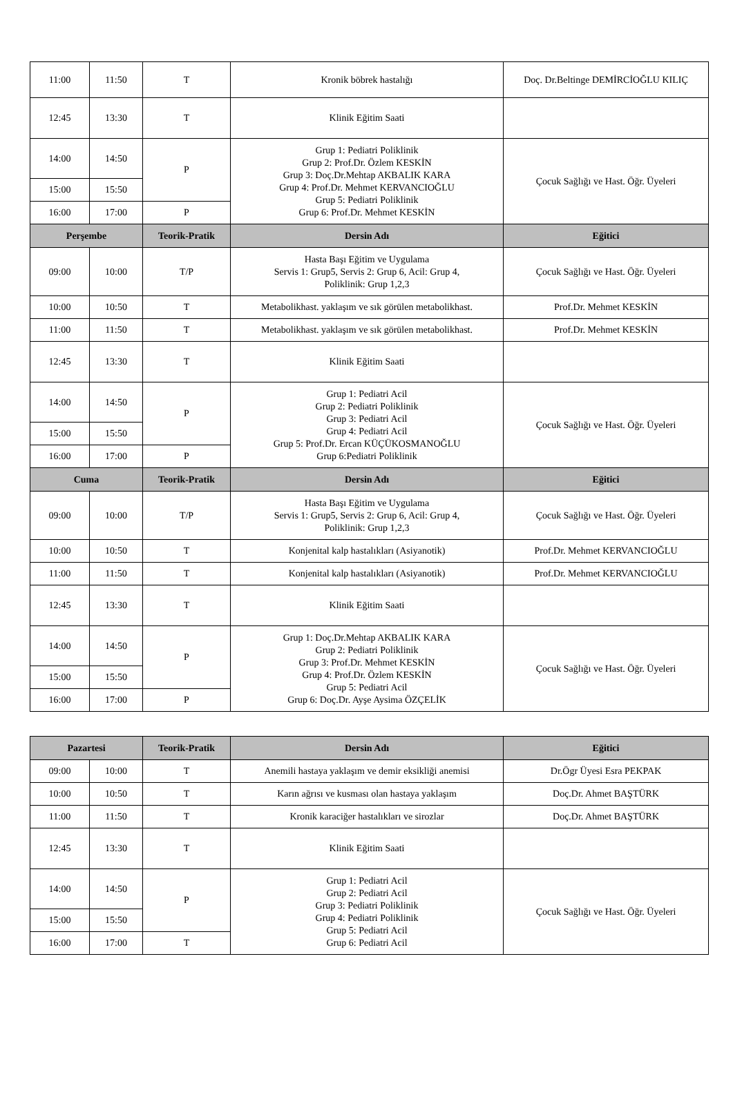| 11:00 | 11:50 | T | Kronik böbrek hastalığı | Doç. Dr.Beltinge DEMİRCİOĞLU KILIÇ |
| 12:45 | 13:30 | T | Klinik Eğitim Saati | |
| 14:00 | 14:50 | P | Grup 1: Pediatri Poliklinik Grup 2: Prof.Dr. Özlem KESKİN Grup 3: Doç.Dr.Mehtap AKBALIK KARA Grup 4: Prof.Dr. Mehmet KERVANCIOĞLU Grup 5: Pediatri Poliklinik Grup 6: Prof.Dr. Mehmet KESKİN | Çocuk Sağlığı ve Hast. Öğr. Üyeleri |
| 15:00 | 15:50 | | | |
| 16:00 | 17:00 | P | | |
| Perşembe | | Teorik-Pratik | Dersin Adı | Eğitici |
| 09:00 | 10:00 | T/P | Hasta Başı Eğitim ve Uygulama Servis 1: Grup5, Servis 2: Grup 6, Acil: Grup 4, Poliklinik: Grup 1,2,3 | Çocuk Sağlığı ve Hast. Öğr. Üyeleri |
| 10:00 | 10:50 | T | Metabolikhast. yaklaşım ve sık görülen metabolikhast. | Prof.Dr. Mehmet KESKİN |
| 11:00 | 11:50 | T | Metabolikhast. yaklaşım ve sık görülen metabolikhast. | Prof.Dr. Mehmet KESKİN |
| 12:45 | 13:30 | T | Klinik Eğitim Saati | |
| 14:00 | 14:50 | P | Grup 1: Pediatri Acil Grup 2: Pediatri Poliklinik Grup 3: Pediatri Acil Grup 4: Pediatri Acil Grup 5: Prof.Dr. Ercan KÜÇÜKOSMANOĞLU Grup 6:Pediatri Poliklinik | Çocuk Sağlığı ve Hast. Öğr. Üyeleri |
| 15:00 | 15:50 | | | |
| 16:00 | 17:00 | P | | |
| Cuma | | Teorik-Pratik | Dersin Adı | Eğitici |
| 09:00 | 10:00 | T/P | Hasta Başı Eğitim ve Uygulama Servis 1: Grup5, Servis 2: Grup 6, Acil: Grup 4, Poliklinik: Grup 1,2,3 | Çocuk Sağlığı ve Hast. Öğr. Üyeleri |
| 10:00 | 10:50 | T | Konjenital kalp hastalıkları (Asiyanotik) | Prof.Dr. Mehmet KERVANCIOĞLU |
| 11:00 | 11:50 | T | Konjenital kalp hastalıkları (Asiyanotik) | Prof.Dr. Mehmet KERVANCIOĞLU |
| 12:45 | 13:30 | T | Klinik Eğitim Saati | |
| 14:00 | 14:50 | P | Grup 1: Doç.Dr.Mehtap AKBALIK KARA Grup 2: Pediatri Poliklinik Grup 3: Prof.Dr. Mehmet KESKİN Grup 4: Prof.Dr. Özlem KESKİN Grup 5: Pediatri Acil Grup 6: Doç.Dr. Ayşe Aysima ÖZÇELİK | Çocuk Sağlığı ve Hast. Öğr. Üyeleri |
| 15:00 | 15:50 | | | |
| 16:00 | 17:00 | P | | |
| Pazartesi | | Teorik-Pratik | Dersin Adı | Eğitici |
| --- | --- | --- | --- | --- |
| 09:00 | 10:00 | T | Anemili hastaya yaklaşım ve demir eksikliği anemisi | Dr.Ögr Üyesi Esra PEKPAK |
| 10:00 | 10:50 | T | Karın ağrısı ve kusması olan hastaya yaklaşım | Doç.Dr. Ahmet BAŞTÜRK |
| 11:00 | 11:50 | T | Kronik karaciğer hastalıkları ve sirozlar | Doç.Dr. Ahmet BAŞTÜRK |
| 12:45 | 13:30 | T | Klinik Eğitim Saati | |
| 14:00 | 14:50 | P | Grup 1: Pediatri Acil Grup 2: Pediatri Acil Grup 3: Pediatri Poliklinik Grup 4: Pediatri Poliklinik Grup 5: Pediatri Acil Grup 6: Pediatri Acil | Çocuk Sağlığı ve Hast. Öğr. Üyeleri |
| 15:00 | 15:50 | | | |
| 16:00 | 17:00 | T | | |